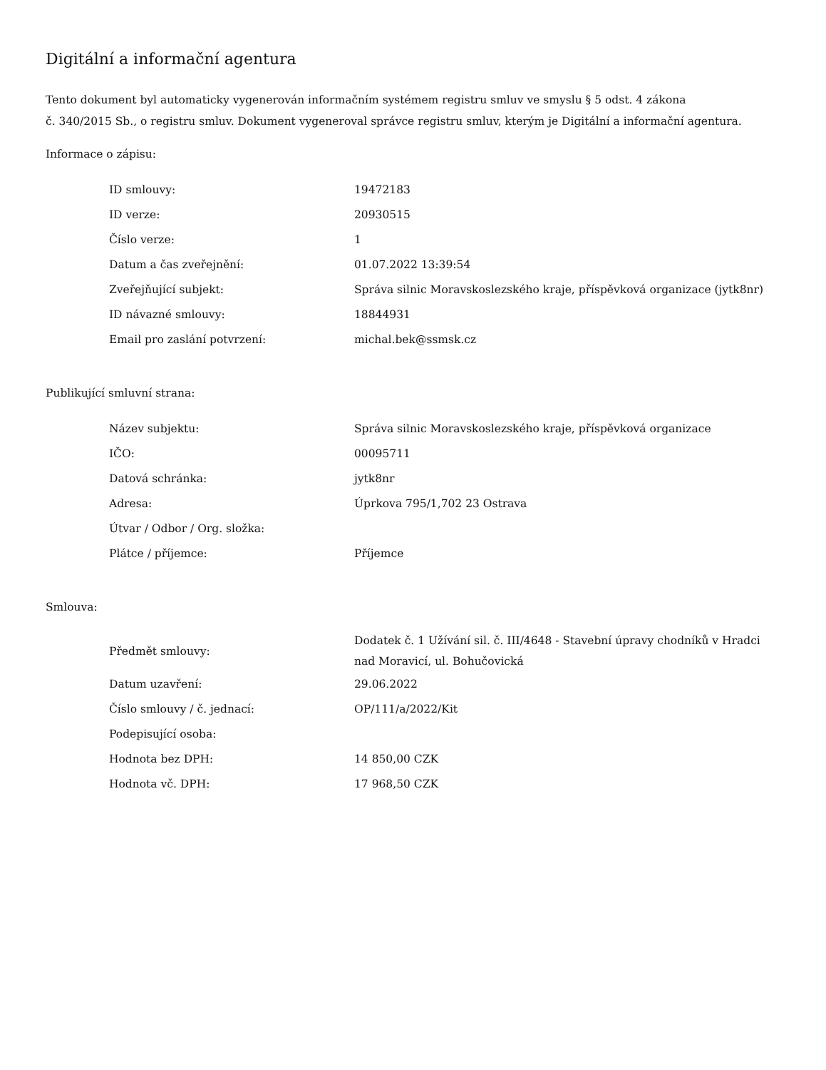Digitální a informační agentura
Tento dokument byl automaticky vygenerován informačním systémem registru smluv ve smyslu § 5 odst. 4 zákona
č. 340/2015 Sb., o registru smluv. Dokument vygeneroval správce registru smluv, kterým je Digitální a informační agentura.
Informace o zápisu:
| ID smlouvy: | 19472183 |
| ID verze: | 20930515 |
| Číslo verze: | 1 |
| Datum a čas zveřejnění: | 01.07.2022 13:39:54 |
| Zveřejňující subjekt: | Správa silnic Moravskoslezského kraje, příspěvková organizace (jytk8nr) |
| ID návazné smlouvy: | 18844931 |
| Email pro zaslání potvrzení: | michal.bek@ssmsk.cz |
Publikující smluvní strana:
| Název subjektu: | Správa silnic Moravskoslezského kraje, příspěvková organizace |
| IČO: | 00095711 |
| Datová schránka: | jytk8nr |
| Adresa: | Úprkova 795/1,702 23 Ostrava |
| Útvar / Odbor / Org. složka: | |
| Plátce / příjemce: | Příjemce |
Smlouva:
| Předmět smlouvy: | Dodatek č. 1 Užívání sil. č. III/4648 - Stavební úpravy chodníků v Hradci nad Moravicí, ul. Bohučovická |
| Datum uzavření: | 29.06.2022 |
| Číslo smlouvy / č. jednací: | OP/111/a/2022/Kit |
| Podepisující osoba: | |
| Hodnota bez DPH: | 14 850,00 CZK |
| Hodnota vč. DPH: | 17 968,50 CZK |